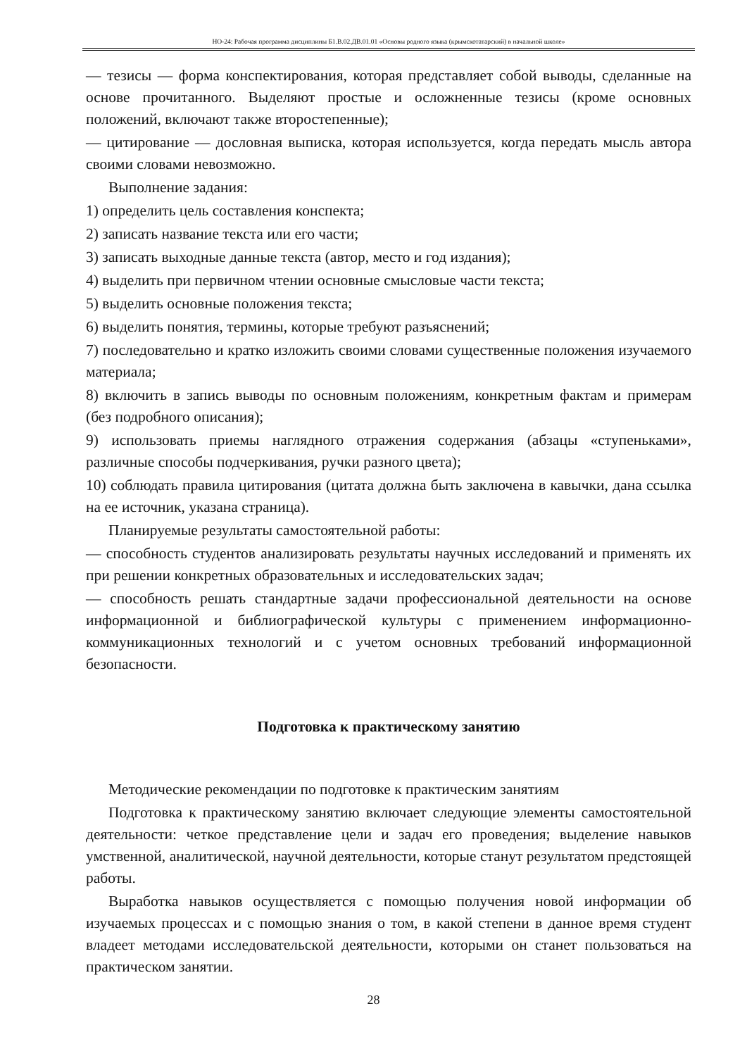НО-24: Рабочая программа дисциплины Б1.В.02.ДВ.01.01 «Основы родного языка (крымскотатарский) в начальной школе»
— тезисы — форма конспектирования, которая представляет собой выводы, сделанные на основе прочитанного. Выделяют простые и осложненные тезисы (кроме основных положений, включают также второстепенные);
— цитирование — дословная выписка, которая используется, когда передать мысль автора своими словами невозможно.
Выполнение задания:
1) определить цель составления конспекта;
2) записать название текста или его части;
3) записать выходные данные текста (автор, место и год издания);
4) выделить при первичном чтении основные смысловые части текста;
5) выделить основные положения текста;
6) выделить понятия, термины, которые требуют разъяснений;
7) последовательно и кратко изложить своими словами существенные положения изучаемого материала;
8) включить в запись выводы по основным положениям, конкретным фактам и примерам (без подробного описания);
9) использовать приемы наглядного отражения содержания (абзацы «ступеньками», различные способы подчеркивания, ручки разного цвета);
10) соблюдать правила цитирования (цитата должна быть заключена в кавычки, дана ссылка на ее источник, указана страница).
Планируемые результаты самостоятельной работы:
— способность студентов анализировать результаты научных исследований и применять их при решении конкретных образовательных и исследовательских задач;
— способность решать стандартные задачи профессиональной деятельности на основе информационной и библиографической культуры с применением информационно-коммуникационных технологий и с учетом основных требований информационной безопасности.
Подготовка к практическому занятию
Методические рекомендации по подготовке к практическим занятиям
Подготовка к практическому занятию включает следующие элементы самостоятельной деятельности: четкое представление цели и задач его проведения; выделение навыков умственной, аналитической, научной деятельности, которые станут результатом предстоящей работы.
Выработка навыков осуществляется с помощью получения новой информации об изучаемых процессах и с помощью знания о том, в какой степени в данное время студент владеет методами исследовательской деятельности, которыми он станет пользоваться на практическом занятии.
28